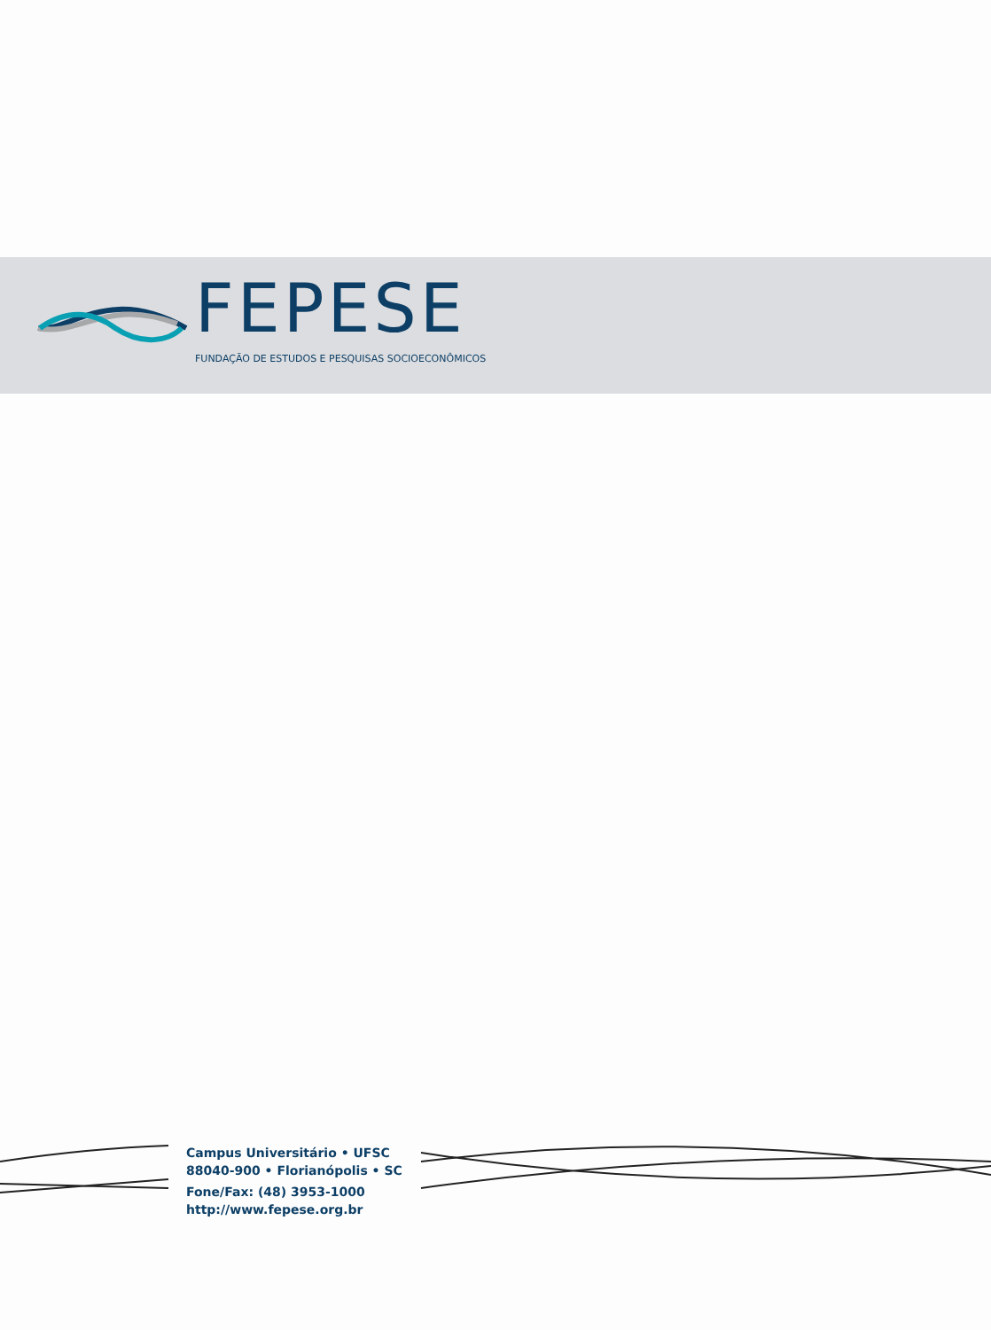FEPESE
FUNDAÇÃO DE ESTUDOS E PESQUISAS SOCIOECONÔMICOS
Campus Universitário • UFSC
88040-900 • Florianópolis • SC
Fone/Fax: (48) 3953-1000
http://www.fepese.org.br